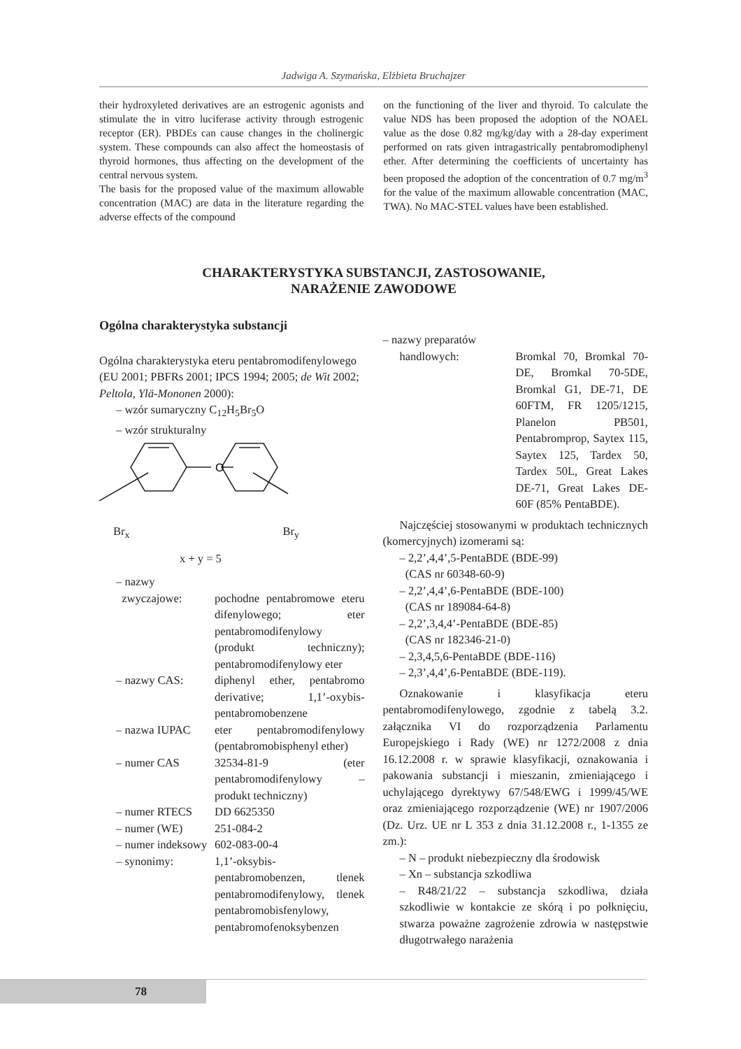Jadwiga A. Szymańska, Elżbieta Bruchajzer
their hydroxyleted derivatives are an estrogenic agonists and stimulate the in vitro luciferase activity through estrogenic receptor (ER). PBDEs can cause changes in the cholinergic system. These compounds can also affect the homeostasis of thyroid hormones, thus affecting on the development of the central nervous system.
The basis for the proposed value of the maximum allowable concentration (MAC) are data in the literature regarding the adverse effects of the compound
on the functioning of the liver and thyroid. To calculate the value NDS has been proposed the adoption of the NOAEL value as the dose 0.82 mg/kg/day with a 28-day experiment performed on rats given intragastrically pentabromodiphenyl ether. After determining the coefficients of uncertainty has been proposed the adoption of the concentration of 0.7 mg/m<sup>3</sup> for the value of the maximum allowable concentration (MAC, TWA). No MAC-STEL values have been established.
CHARAKTERYSTYKA SUBSTANCJI, ZASTOSOWANIE,
NARAŻENIE ZAWODOWE
Ogólna charakterystyka substancji
Ogólna charakterystyka eteru pentabromodifenylowego (EU 2001; PBFRs 2001; IPCS 1994; 2005; de Wit 2002; Peltola, Ylä-Mononen 2000):
– wzór sumaryczny C<sub>12</sub>H<sub>5</sub>Br<sub>5</sub>O
– wzór strukturalny
O
Br<sub>x</sub> Br<sub>y</sub>
x + y = 5
– nazwy
zwyczajowe: pochodne pentabromowe eteru difenylowego; eter pentabromodifenylowy (produkt techniczny); pentabromodifenylowy eter
– nazwy CAS: diphenyl ether, pentabromo derivative; 1,1’-oxybis-pentabromobenzene
– nazwa IUPAC eter pentabromodifenylowy (pentabromobisphenyl ether)
– numer CAS 32534-81-9 (eter pentabromodifenylowy – produkt techniczny)
– numer RTECS DD 6625350
– numer (WE) 251-084-2
– numer indeksowy
602-083-00-4
– synonimy: 1,1’-oksybis-pentabromobenzen, tlenek pentabromodifenylowy, tlenek pentabromobisfenylowy, pentabromofenoksybenzen
– nazwy preparatów
handlowych: Bromkal 70, Bromkal 70-DE, Bromkal 70-5DE, Bromkal G1, DE-71, DE 60FTM, FR 1205/1215, Planelon PB501, Pentabromprop, Saytex 115, Saytex 125, Tardex 50, Tardex 50L, Great Lakes DE-71, Great Lakes DE-60F (85% PentaBDE).
Najczęściej stosowanymi w produktach technicznych (komercyjnych) izomerami są:
– 2,2’,4,4’,5-PentaBDE (BDE-99)
(CAS nr 60348-60-9)
– 2,2’,4,4’,6-PentaBDE (BDE-100)
(CAS nr 189084-64-8)
– 2,2’,3,4,4’-PentaBDE (BDE-85)
(CAS nr 182346-21-0)
– 2,3,4,5,6-PentaBDE (BDE-116)
– 2,3’,4,4’,6-PentaBDE (BDE-119).
Oznakowanie i klasyfikacja eteru pentabromodifenylowego, zgodnie z tabelą 3.2. załącznika VI do rozporządzenia Parlamentu Europejskiego i Rady (WE) nr 1272/2008 z dnia 16.12.2008 r. w sprawie klasyfikacji, oznakowania i pakowania substancji i mieszanin, zmieniającego i uchylającego dyrektywy 67/548/EWG i 1999/45/WE oraz zmieniającego rozporządzenie (WE) nr 1907/2006 (Dz. Urz. UE nr L 353 z dnia 31.12.2008 r., 1-1355 ze zm.):
– N – produkt niebezpieczny dla środowisk
– Xn – substancja szkodliwa
– R48/21/22 – substancja szkodliwa, działa szkodliwie w kontakcie ze skórą i po połknięciu, stwarza poważne zagrożenie zdrowia w następstwie długotrwałego narażenia
78